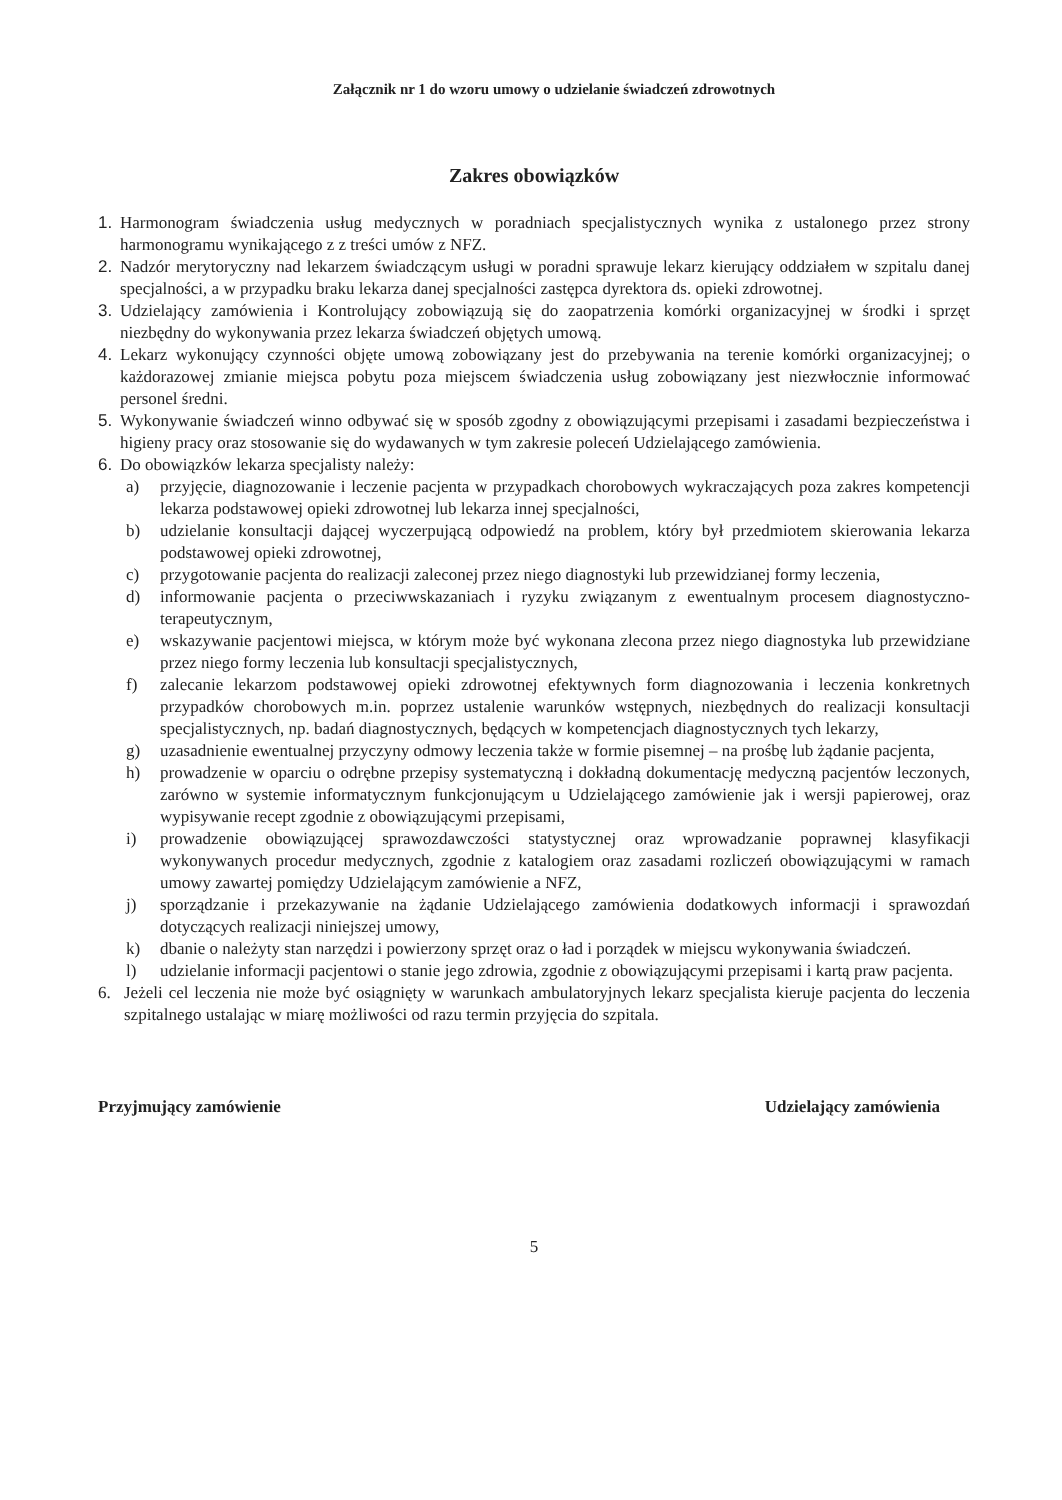Załącznik nr 1 do wzoru umowy o udzielanie świadczeń zdrowotnych
Zakres obowiązków
1. Harmonogram świadczenia usług medycznych w poradniach specjalistycznych wynika z ustalonego przez strony harmonogramu wynikającego z z treści umów z NFZ.
2. Nadzór merytoryczny nad lekarzem świadczącym usługi w poradni sprawuje lekarz kierujący oddziałem w szpitalu danej specjalności, a w przypadku braku lekarza danej specjalności zastępca dyrektora ds. opieki zdrowotnej.
3. Udzielający zamówienia i Kontrolujący zobowiązują się do zaopatrzenia komórki organizacyjnej w środki i sprzęt niezbędny do wykonywania przez lekarza świadczeń objętych umową.
4. Lekarz wykonujący czynności objęte umową zobowiązany jest do przebywania na terenie komórki organizacyjnej; o każdorazowej zmianie miejsca pobytu poza miejscem świadczenia usług zobowiązany jest niezwłocznie informować personel średni.
5. Wykonywanie świadczeń winno odbywać się w sposób zgodny z obowiązującymi przepisami i zasadami bezpieczeństwa i higieny pracy oraz stosowanie się do wydawanych w tym zakresie poleceń Udzielającego zamówienia.
6. Do obowiązków lekarza specjalisty należy:
a) przyjęcie, diagnozowanie i leczenie pacjenta w przypadkach chorobowych wykraczających poza zakres kompetencji lekarza podstawowej opieki zdrowotnej lub lekarza innej specjalności,
b) udzielanie konsultacji dającej wyczerpującą odpowiedź na problem, który był przedmiotem skierowania lekarza podstawowej opieki zdrowotnej,
c) przygotowanie pacjenta do realizacji zaleconej przez niego diagnostyki lub przewidzianej formy leczenia,
d) informowanie pacjenta o przeciwwskazaniach i ryzyku związanym z ewentualnym procesem diagnostyczno-terapeutycznym,
e) wskazywanie pacjentowi miejsca, w którym może być wykonana zlecona przez niego diagnostyka lub przewidziane przez niego formy leczenia lub konsultacji specjalistycznych,
f) zalecanie lekarzom podstawowej opieki zdrowotnej efektywnych form diagnozowania i leczenia konkretnych przypadków chorobowych m.in. poprzez ustalenie warunków wstępnych, niezbędnych do realizacji konsultacji specjalistycznych, np. badań diagnostycznych, będących w kompetencjach diagnostycznych tych lekarzy,
g) uzasadnienie ewentualnej przyczyny odmowy leczenia także w formie pisemnej – na prośbę lub żądanie pacjenta,
h) prowadzenie w oparciu o odrębne przepisy systematyczną i dokładną dokumentację medyczną pacjentów leczonych, zarówno w systemie informatycznym funkcjonującym u Udzielającego zamówienie jak i wersji papierowej, oraz wypisywanie recept zgodnie z obowiązującymi przepisami,
i) prowadzenie obowiązującej sprawozdawczości statystycznej oraz wprowadzanie poprawnej klasyfikacji wykonywanych procedur medycznych, zgodnie z katalogiem oraz zasadami rozliczeń obowiązującymi w ramach umowy zawartej pomiędzy Udzielającym zamówienie a NFZ,
j) sporządzanie i przekazywanie na żądanie Udzielającego zamówienia dodatkowych informacji i sprawozdań dotyczących realizacji niniejszej umowy,
k) dbanie o należyty stan narzędzi i powierzony sprzęt oraz o ład i porządek w miejscu wykonywania świadczeń.
l) udzielanie informacji pacjentowi o stanie jego zdrowia, zgodnie z obowiązującymi przepisami i kartą praw pacjenta.
6. Jeżeli cel leczenia nie może być osiągnięty w warunkach ambulatoryjnych lekarz specjalista kieruje pacjenta do leczenia szpitalnego ustalając w miarę możliwości od razu termin przyjęcia do szpitala.
Przyjmujący zamówienie Udzielający zamówienia
5